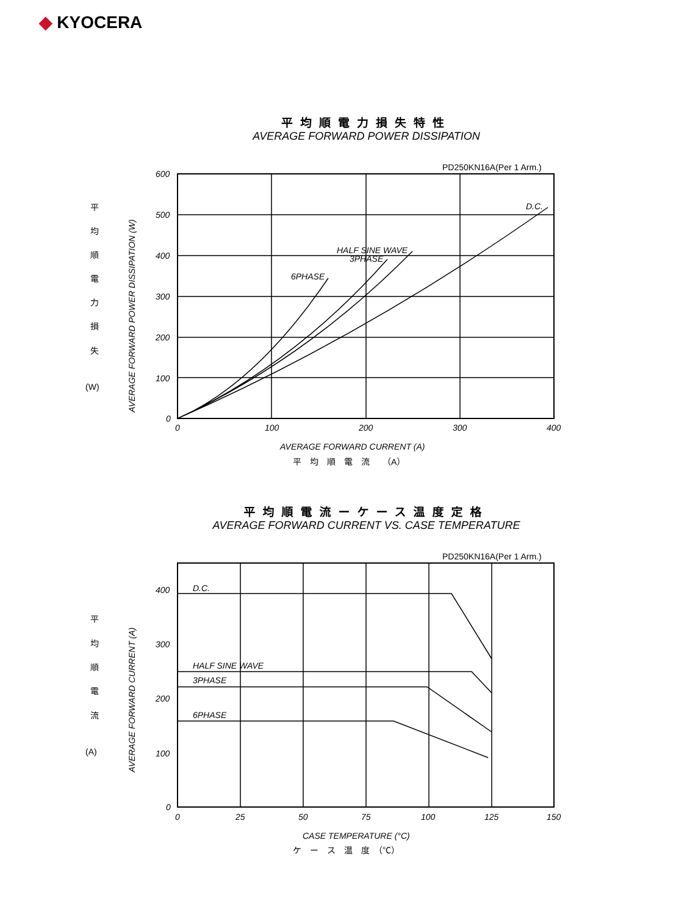◆ KYOCERA
平均順電力損失特性
AVERAGE FORWARD POWER DISSIPATION
PD250KN16A(Per 1 Arm.)
600
500
400
300
200
100
0
0
100
200
300
400
HALF SINE WAVE
3PHASE
6PHASE
D.C.
AVERAGE FORWARD CURRENT (A)
平　均　順　電　流　　（A）
AVERAGE FORWARD POWER DISSIPATION (W)
平
均
順
電
力
損
失
(W)
平均順電流ーケース温度定格
AVERAGE FORWARD CURRENT VS. CASE TEMPERATURE
PD250KN16A(Per 1 Arm.)
400
300
200
100
0
0
25
50
75
100
125
150
D.C.
HALF SINE WAVE
3PHASE
6PHASE
CASE TEMPERATURE (°C)
ケ　ー　ス　温　度　（℃）
AVERAGE FORWARD CURRENT (A)
平
均
順
電
流
(A)